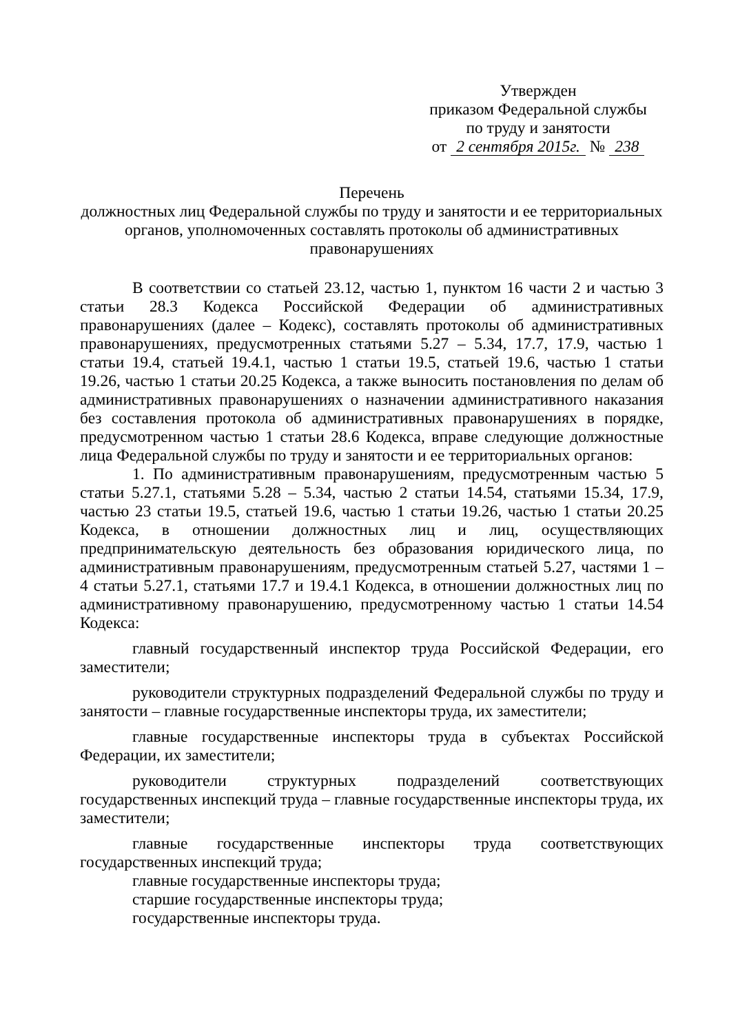Утвержден
приказом Федеральной службы
по труду и занятости
от 2 сентября 2015г. № 238
Перечень
должностных лиц Федеральной службы по труду и занятости и ее территориальных органов, уполномоченных составлять протоколы об административных правонарушениях
В соответствии со статьей 23.12, частью 1, пунктом 16 части 2 и частью 3 статьи 28.3 Кодекса Российской Федерации об административных правонарушениях (далее – Кодекс), составлять протоколы об административных правонарушениях, предусмотренных статьями 5.27 – 5.34, 17.7, 17.9, частью 1 статьи 19.4, статьей 19.4.1, частью 1 статьи 19.5, статьей 19.6, частью 1 статьи 19.26, частью 1 статьи 20.25 Кодекса, а также выносить постановления по делам об административных правонарушениях о назначении административного наказания без составления протокола об административных правонарушениях в порядке, предусмотренном частью 1 статьи 28.6 Кодекса, вправе следующие должностные лица Федеральной службы по труду и занятости и ее территориальных органов:
1. По административным правонарушениям, предусмотренным частью 5 статьи 5.27.1, статьями 5.28 – 5.34, частью 2 статьи 14.54, статьями 15.34, 17.9, частью 23 статьи 19.5, статьей 19.6, частью 1 статьи 19.26, частью 1 статьи 20.25 Кодекса, в отношении должностных лиц и лиц, осуществляющих предпринимательскую деятельность без образования юридического лица, по административным правонарушениям, предусмотренным статьей 5.27, частями 1 – 4 статьи 5.27.1, статьями 17.7 и 19.4.1 Кодекса, в отношении должностных лиц по административному правонарушению, предусмотренному частью 1 статьи 14.54 Кодекса:
главный государственный инспектор труда Российской Федерации, его заместители;
руководители структурных подразделений Федеральной службы по труду и занятости – главные государственные инспекторы труда, их заместители;
главные государственные инспекторы труда в субъектах Российской Федерации, их заместители;
руководители структурных подразделений соответствующих государственных инспекций труда – главные государственные инспекторы труда, их заместители;
главные государственные инспекторы труда соответствующих государственных инспекций труда;
главные государственные инспекторы труда;
старшие государственные инспекторы труда;
государственные инспекторы труда.